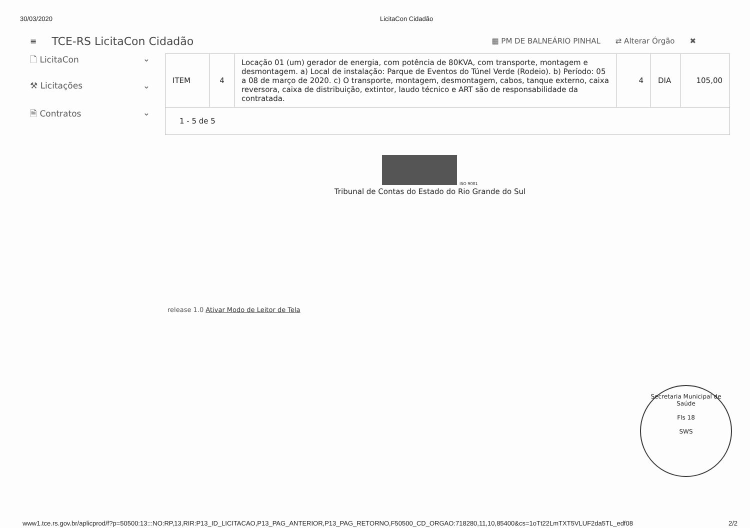30/03/2020 LicitaCon Cidadão
≡ TCE-RS LicitaCon Cidadão ▦ PM DE BALNEÁRIO PINHAL ⇄ Alterar Órgão ✖
🗋 LicitaCon ⌄
⚒ Licitações ⌄
🗎 Contratos ⌄
| ITEM | 4 | Locação 01 (um) gerador de energia, com potência de 80KVA, com transporte, montagem e desmontagem. a) Local de instalação: Parque de Eventos do Túnel Verde (Rodeio). b) Período: 05 a 08 de março de 2020. c) O transporte, montagem, desmontagem, cabos, tanque externo, caixa reversora, caixa de distribuição, extintor, laudo técnico e ART são de responsabilidade da contratada. | 4 | DIA | 105,00 |
1 - 5 de 5
ISO 9001
Tribunal de Contas do Estado do Rio Grande do Sul
release 1.0 Ativar Modo de Leitor de Tela
Secretaria Municipal de Saúde
Fls 18
SWS
www1.tce.rs.gov.br/aplicprod/f?p=50500:13:::NO:RP,13,RIR:P13_ID_LICITACAO,P13_PAG_ANTERIOR,P13_PAG_RETORNO,F50500_CD_ORGAO:718280,11,10,85400&cs=1oTt22LmTXT5VLUF2da5TL_edf08 2/2